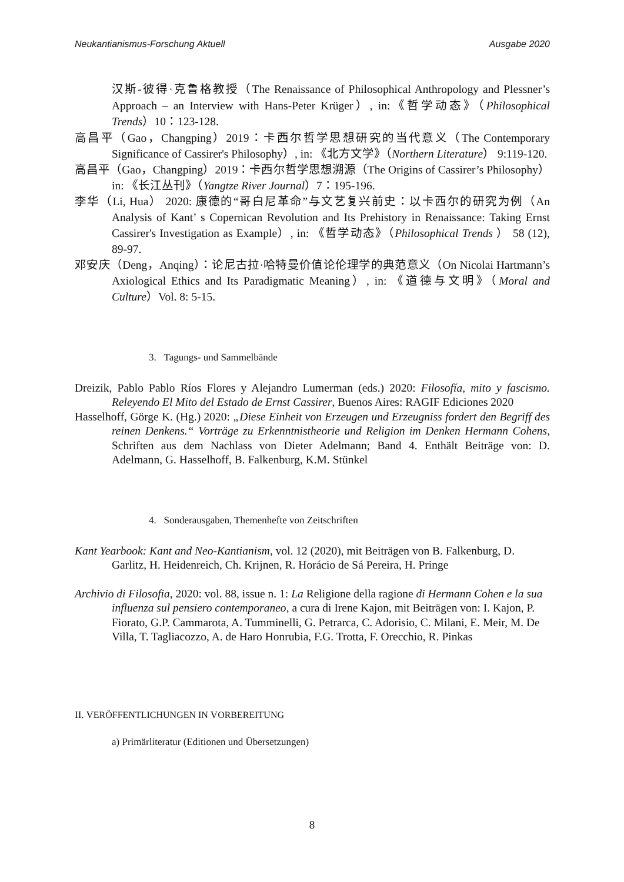Neukantianismus-Forschung Aktuell Ausgabe 2020
汉斯-彼得·克鲁格教授（The Renaissance of Philosophical Anthropology and Plessner’s Approach – an Interview with Hans-Peter Krüger）, in:《哲学动态》（Philosophical Trends）10：123-128.
高昌平（Gao，Changping）2019：卡西尔哲学思想研究的当代意义（The Contemporary Significance of Cassirer's Philosophy）, in: 《北方文学》（Northern Literature） 9:119-120.
高昌平（Gao，Changping）2019：卡西尔哲学思想溯源（The Origins of Cassirer’s Philosophy） in: 《长江丛刊》（Yangtze River Journal）7：195-196.
李华（Li, Hua） 2020: 康德的“哥白尼革命”与文艺复兴前史：以卡西尔的研究为例（An Analysis of Kant’ s Copernican Revolution and Its Prehistory in Renaissance: Taking Ernst Cassirer's Investigation as Example）, in: 《哲学动态》（Philosophical Trends ） 58 (12), 89-97.
邓安庆（Deng，Anqing）：论尼古拉·哈特曼价值论伦理学的典范意义（On Nicolai Hartmann’s Axiological Ethics and Its Paradigmatic Meaning）, in: 《道德与文明》（Moral and Culture）Vol. 8: 5-15.
3. Tagungs- und Sammelbände
Dreizik, Pablo Pablo Ríos Flores y Alejandro Lumerman (eds.) 2020: Filosofía, mito y fascismo. Releyendo El Mito del Estado de Ernst Cassirer, Buenos Aires: RAGIF Ediciones 2020
Hasselhoff, Görge K. (Hg.) 2020: „Diese Einheit von Erzeugen und Erzeugniss fordert den Begriff des reinen Denkens.“ Vorträge zu Erkenntnistheorie und Religion im Denken Hermann Cohens, Schriften aus dem Nachlass von Dieter Adelmann; Band 4. Enthält Beiträge von: D. Adelmann, G. Hasselhoff, B. Falkenburg, K.M. Stünkel
4. Sonderausgaben, Themenhefte von Zeitschriften
Kant Yearbook: Kant and Neo-Kantianism, vol. 12 (2020), mit Beiträgen von B. Falkenburg, D. Garlitz, H. Heidenreich, Ch. Krijnen, R. Horácio de Sá Pereira, H. Pringe
Archivio di Filosofia, 2020: vol. 88, issue n. 1: La Religione della ragione di Hermann Cohen e la sua influenza sul pensiero contemporaneo, a cura di Irene Kajon, mit Beiträgen von: I. Kajon, P. Fiorato, G.P. Cammarota, A. Tumminelli, G. Petrarca, C. Adorisio, C. Milani, E. Meir, M. De Villa, T. Tagliacozzo, A. de Haro Honrubia, F.G. Trotta, F. Orecchio, R. Pinkas
II. VERÖFFENTLICHUNGEN IN VORBEREITUNG
a) Primärliteratur (Editionen und Übersetzungen)
8